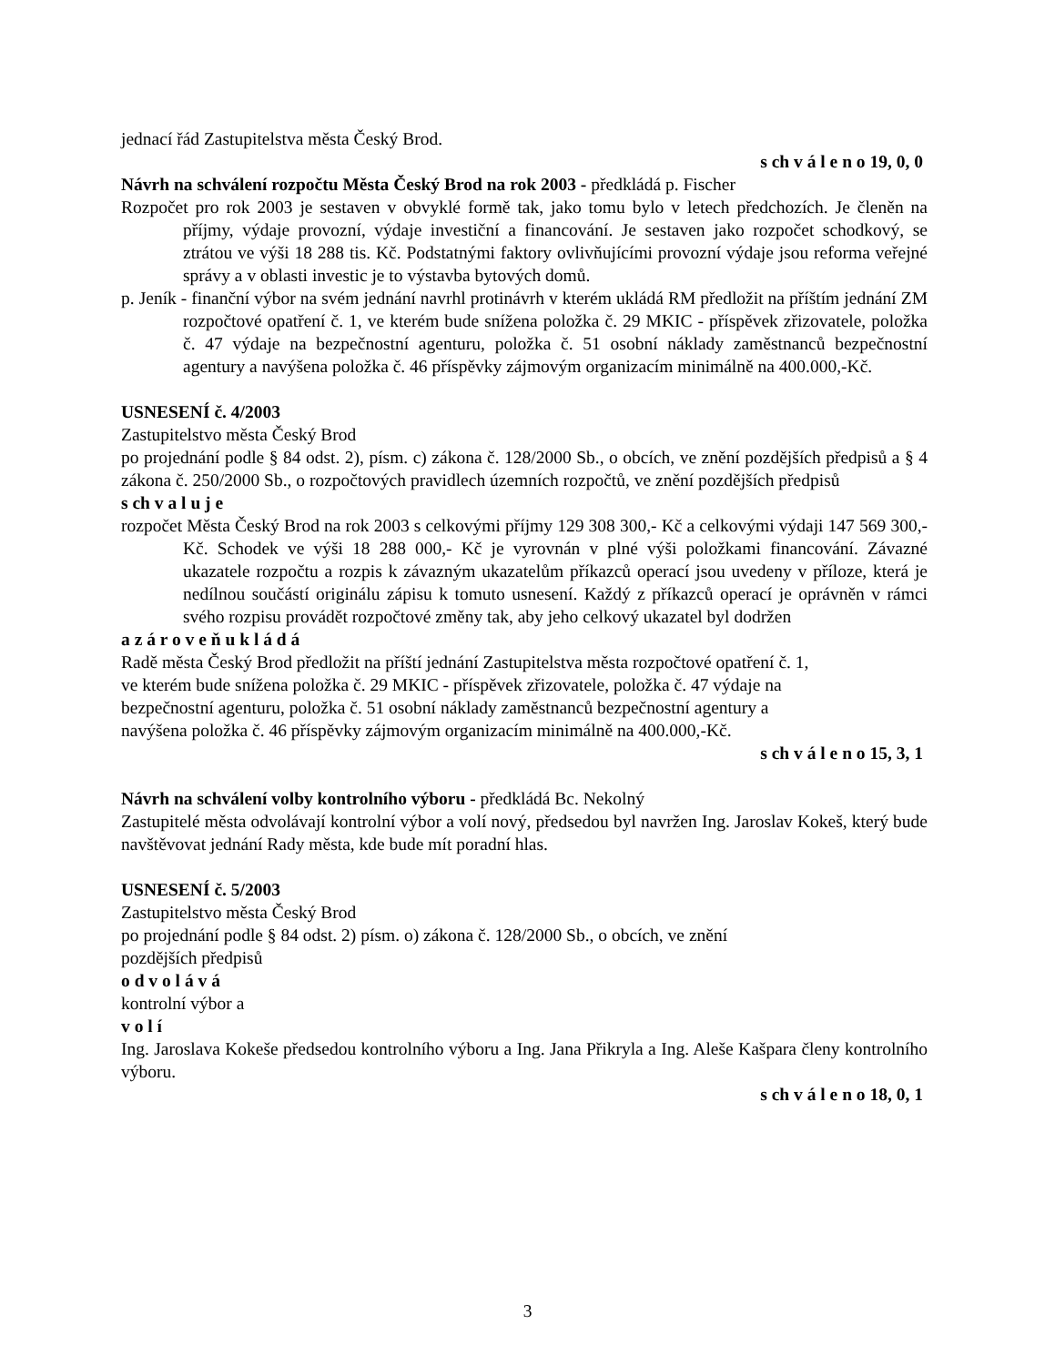jednací řád Zastupitelstva města Český Brod.
s ch v á l e n o 19, 0, 0
Návrh na schválení rozpočtu Města Český Brod na rok 2003 - předkládá p. Fischer
Rozpočet pro rok 2003 je sestaven v obvyklé formě tak, jako tomu bylo v letech předchozích. Je členěn na příjmy, výdaje provozní, výdaje investiční a financování. Je sestaven jako rozpočet schodkový, se ztrátou ve výši 18 288 tis. Kč. Podstatnými faktory ovlivňujícími provozní výdaje jsou reforma veřejné správy a v oblasti investic je to výstavba bytových domů.
p. Jeník - finanční výbor na svém jednání navrhl protinávrh v kterém ukládá RM předložit na příštím jednání ZM rozpočtové opatření č. 1, ve kterém bude snížena položka č. 29 MKIC - příspěvek zřizovatele, položka č. 47 výdaje na bezpečnostní agenturu, položka č. 51 osobní náklady zaměstnanců bezpečnostní agentury a navýšena položka č. 46 příspěvky zájmovým organizacím minimálně na 400.000,-Kč.
USNESENÍ č. 4/2003
Zastupitelstvo města Český Brod
po projednání podle § 84 odst. 2), písm. c) zákona č. 128/2000 Sb., o obcích, ve znění pozdějších předpisů a § 4 zákona č. 250/2000 Sb., o rozpočtových pravidlech územních rozpočtů, ve znění pozdějších předpisů
s ch v a l u j e
rozpočet Města Český Brod na rok 2003 s celkovými příjmy 129 308 300,- Kč a celkovými výdaji 147 569 300,-Kč. Schodek ve výši 18 288 000,- Kč je vyrovnán v plné výši položkami financování. Závazné ukazatele rozpočtu a rozpis k závazným ukazatelům příkazců operací jsou uvedeny v příloze, která je nedílnou součástí originálu zápisu k tomuto usnesení. Každý z příkazců operací je oprávněn v rámci svého rozpisu provádět rozpočtové změny tak, aby jeho celkový ukazatel byl dodržen
a z á r o v e ň u k l á d á
Radě města Český Brod předložit na příští jednání Zastupitelstva města rozpočtové opatření č. 1,
ve kterém bude snížena položka č. 29 MKIC - příspěvek zřizovatele, položka č. 47 výdaje na
bezpečnostní agenturu, položka č. 51 osobní náklady zaměstnanců bezpečnostní agentury a
navýšena položka č. 46 příspěvky zájmovým organizacím minimálně na 400.000,-Kč.
s ch v á l e n o 15, 3, 1
Návrh na schválení volby kontrolního výboru - předkládá Bc. Nekolný
Zastupitelé města odvolávají kontrolní výbor a volí nový, předsedou byl navržen Ing. Jaroslav Kokeš, který bude navštěvovat jednání Rady města, kde bude mít poradní hlas.
USNESENÍ č. 5/2003
Zastupitelstvo města Český Brod
po projednání podle § 84 odst. 2) písm. o) zákona č. 128/2000 Sb., o obcích, ve znění
pozdějších předpisů
o d v o l á v á
kontrolní výbor a
v o l í
Ing. Jaroslava Kokeše předsedou kontrolního výboru a Ing. Jana Přikryla a Ing. Aleše Kašpara členy kontrolního výboru.
s ch v á l e n o 18, 0, 1
3